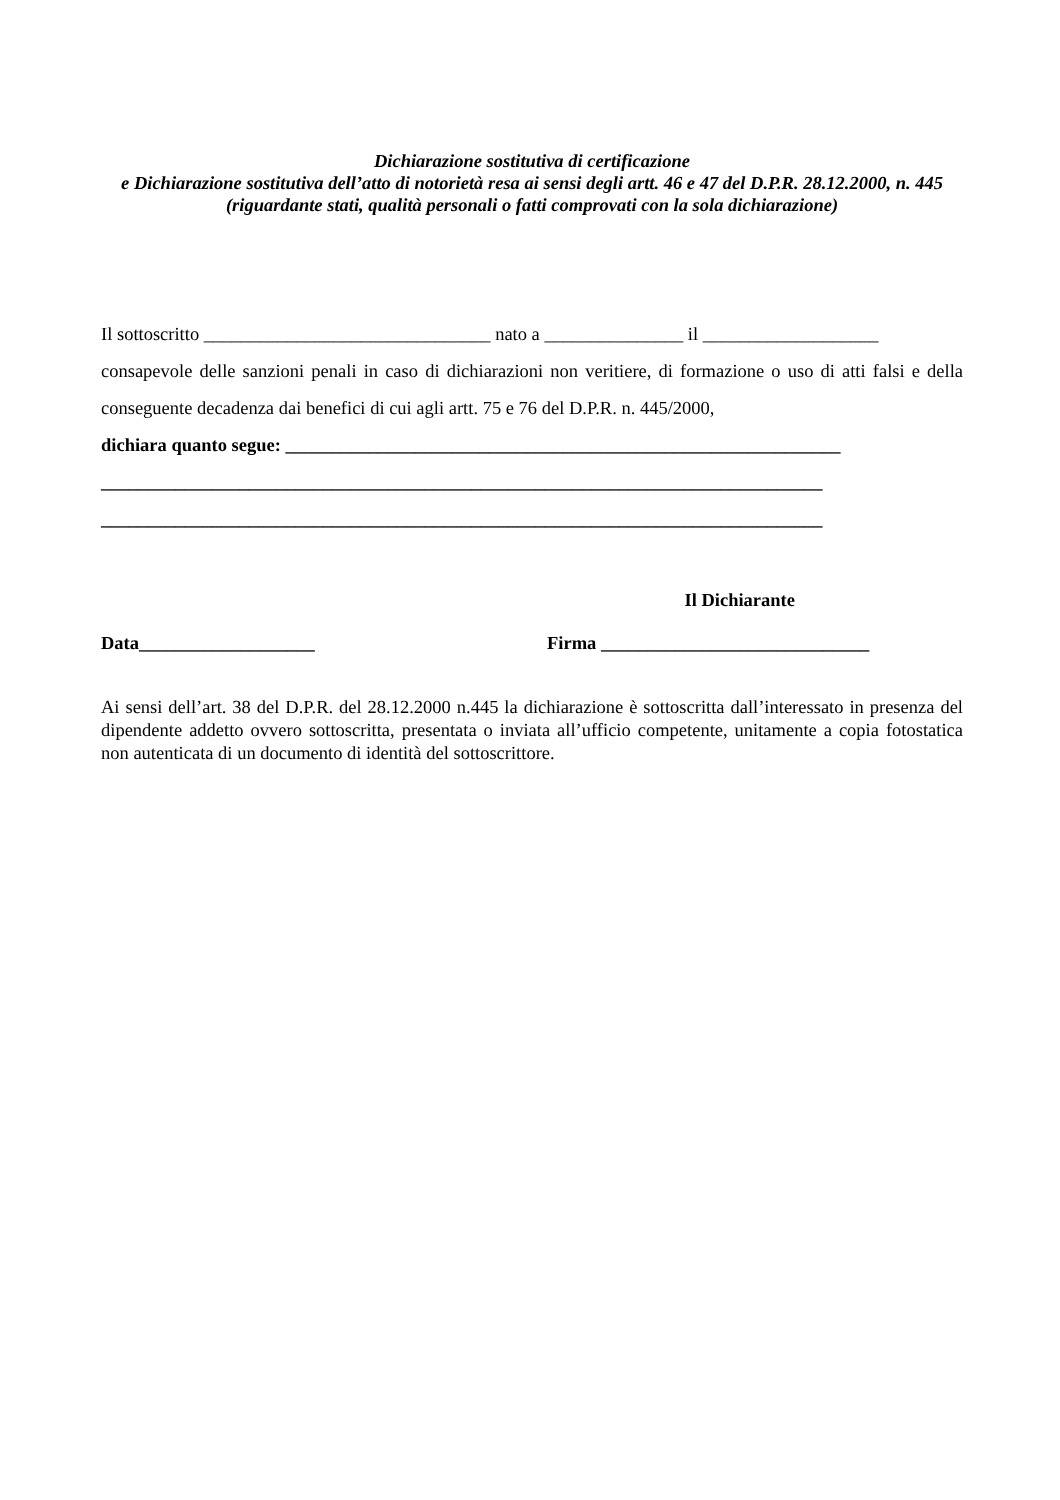Dichiarazione sostitutiva di certificazione
e Dichiarazione sostitutiva dell’atto di notorietà resa ai sensi degli artt. 46 e 47 del D.P.R. 28.12.2000, n. 445
(riguardante stati, qualità personali o fatti comprovati con la sola dichiarazione)
Il sottoscritto _______________________________ nato a _______________ il ___________________
consapevole delle sanzioni penali in caso di dichiarazioni non veritiere, di formazione o uso di atti falsi e della conseguente decadenza dai benefici di cui agli artt. 75 e 76 del D.P.R. n. 445/2000,
dichiara quanto segue: ____________________________________________________________
______________________________________________________________________________
______________________________________________________________________________
Il Dichiarante
Data___________________ Firma _____________________________
Ai sensi dell’art. 38 del D.P.R. del 28.12.2000 n.445 la dichiarazione è sottoscritta dall’interessato in presenza del dipendente addetto ovvero sottoscritta, presentata o inviata all’ufficio competente, unitamente a copia fotostatica non autenticata di un documento di identità del sottoscrittore.